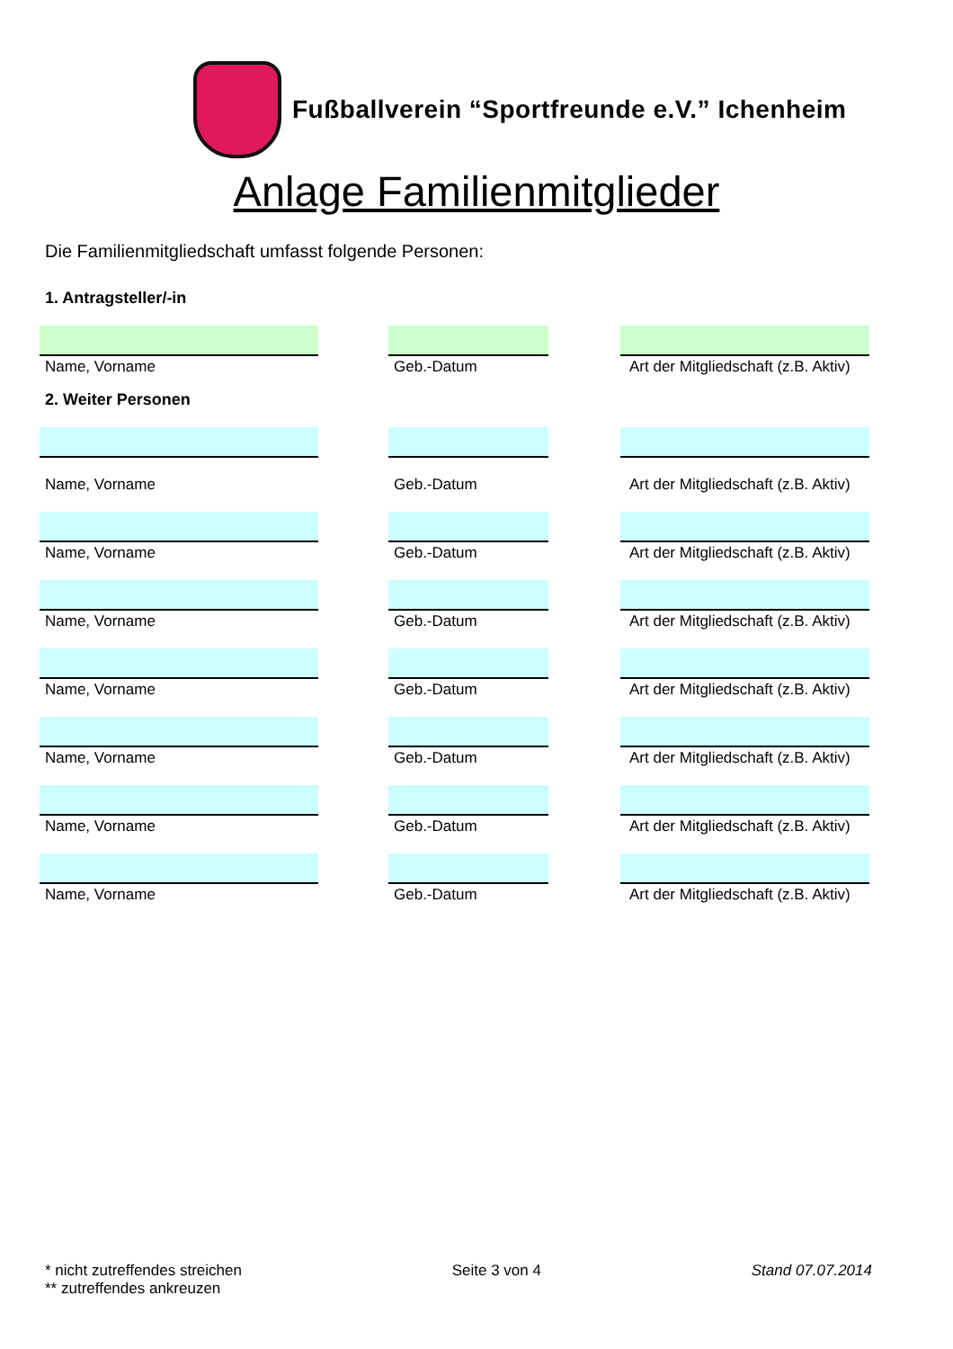Fußballverein “Sportfreunde e.V.” Ichenheim
Anlage Familienmitglieder
Die Familienmitgliedschaft umfasst folgende Personen:
1. Antragsteller/-in
Name, Vorname Geb.-Datum Art der Mitgliedschaft (z.B. Aktiv)
2. Weiter Personen
Name, Vorname Geb.-Datum Art der Mitgliedschaft (z.B. Aktiv)
Name, Vorname Geb.-Datum Art der Mitgliedschaft (z.B. Aktiv)
Name, Vorname Geb.-Datum Art der Mitgliedschaft (z.B. Aktiv)
Name, Vorname Geb.-Datum Art der Mitgliedschaft (z.B. Aktiv)
Name, Vorname Geb.-Datum Art der Mitgliedschaft (z.B. Aktiv)
Name, Vorname Geb.-Datum Art der Mitgliedschaft (z.B. Aktiv)
Name, Vorname Geb.-Datum Art der Mitgliedschaft (z.B. Aktiv)
* nicht zutreffendes streichen
** zutreffendes ankreuzen
Seite 3 von 4 Stand 07.07.2014